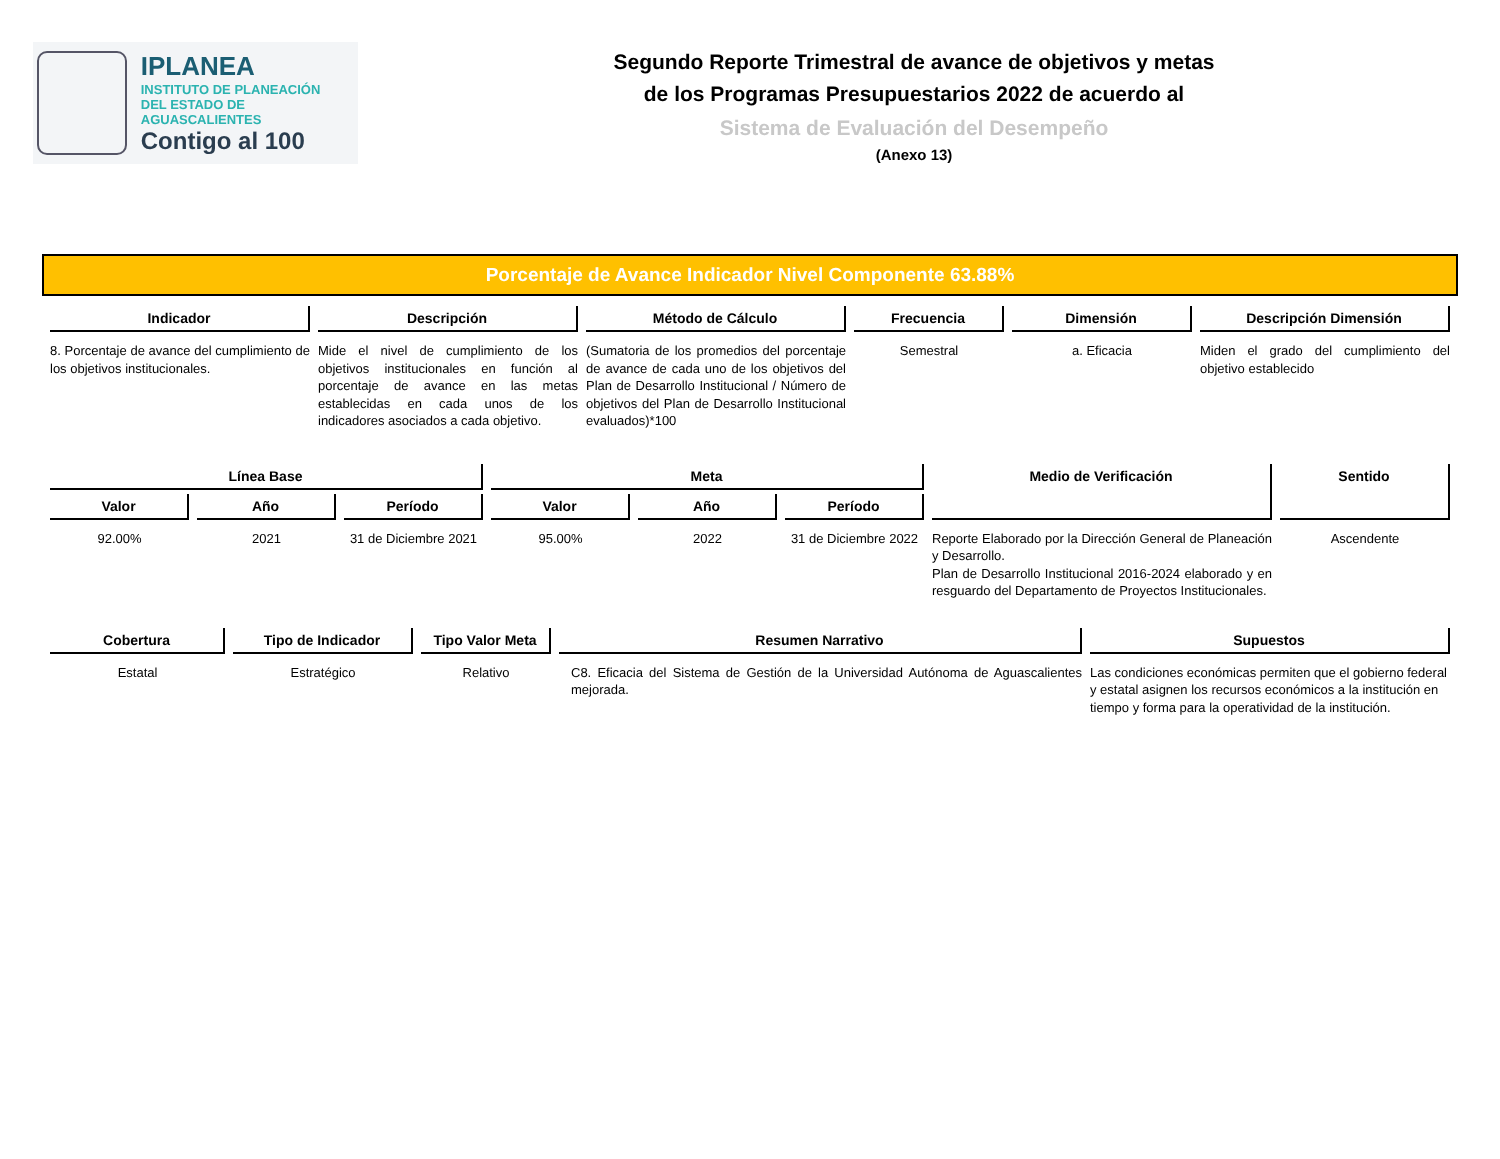IPLANEA
INSTITUTO DE PLANEACIÓN
DEL ESTADO DE AGUASCALIENTES
Contigo al 100
Segundo Reporte Trimestral de avance de objetivos y metas
de los Programas Presupuestarios 2022 de acuerdo al
Sistema de Evaluación del Desempeño
(Anexo 13)
Porcentaje de Avance Indicador Nivel Componente 63.88%
| Indicador | Descripción | Método de Cálculo | Frecuencia | Dimensión | Descripción Dimensión |
| --- | --- | --- | --- | --- | --- |
| 8. Porcentaje de avance del cumplimiento de los objetivos institucionales. | Mide el nivel de cumplimiento de los objetivos institucionales en función al porcentaje de avance en las metas establecidas en cada unos de los indicadores asociados a cada objetivo. | (Sumatoria de los promedios del porcentaje de avance de cada uno de los objetivos del Plan de Desarrollo Institucional / Número de objetivos del Plan de Desarrollo Institucional evaluados)*100 | Semestral | a. Eficacia | Miden el grado del cumplimiento del objetivo establecido |
| Línea Base | | | Meta | | | Medio de Verificación | Sentido |
| --- | --- | --- | --- | --- | --- | --- | --- |
| Valor | Año | Período | Valor | Año | Período | | |
| 92.00% | 2021 | 31 de Diciembre 2021 | 95.00% | 2022 | 31 de Diciembre 2022 | Reporte Elaborado por la Dirección General de Planeación y Desarrollo. Plan de Desarrollo Institucional 2016-2024 elaborado y en resguardo del Departamento de Proyectos Institucionales. | Ascendente |
| Cobertura | Tipo de Indicador | Tipo Valor Meta | Resumen Narrativo | Supuestos |
| --- | --- | --- | --- | --- |
| Estatal | Estratégico | Relativo | C8. Eficacia del Sistema de Gestión de la Universidad Autónoma de Aguascalientes mejorada. | Las condiciones económicas permiten que el gobierno federal y estatal asignen los recursos económicos a la institución en tiempo y forma para la operatividad de la institución. |